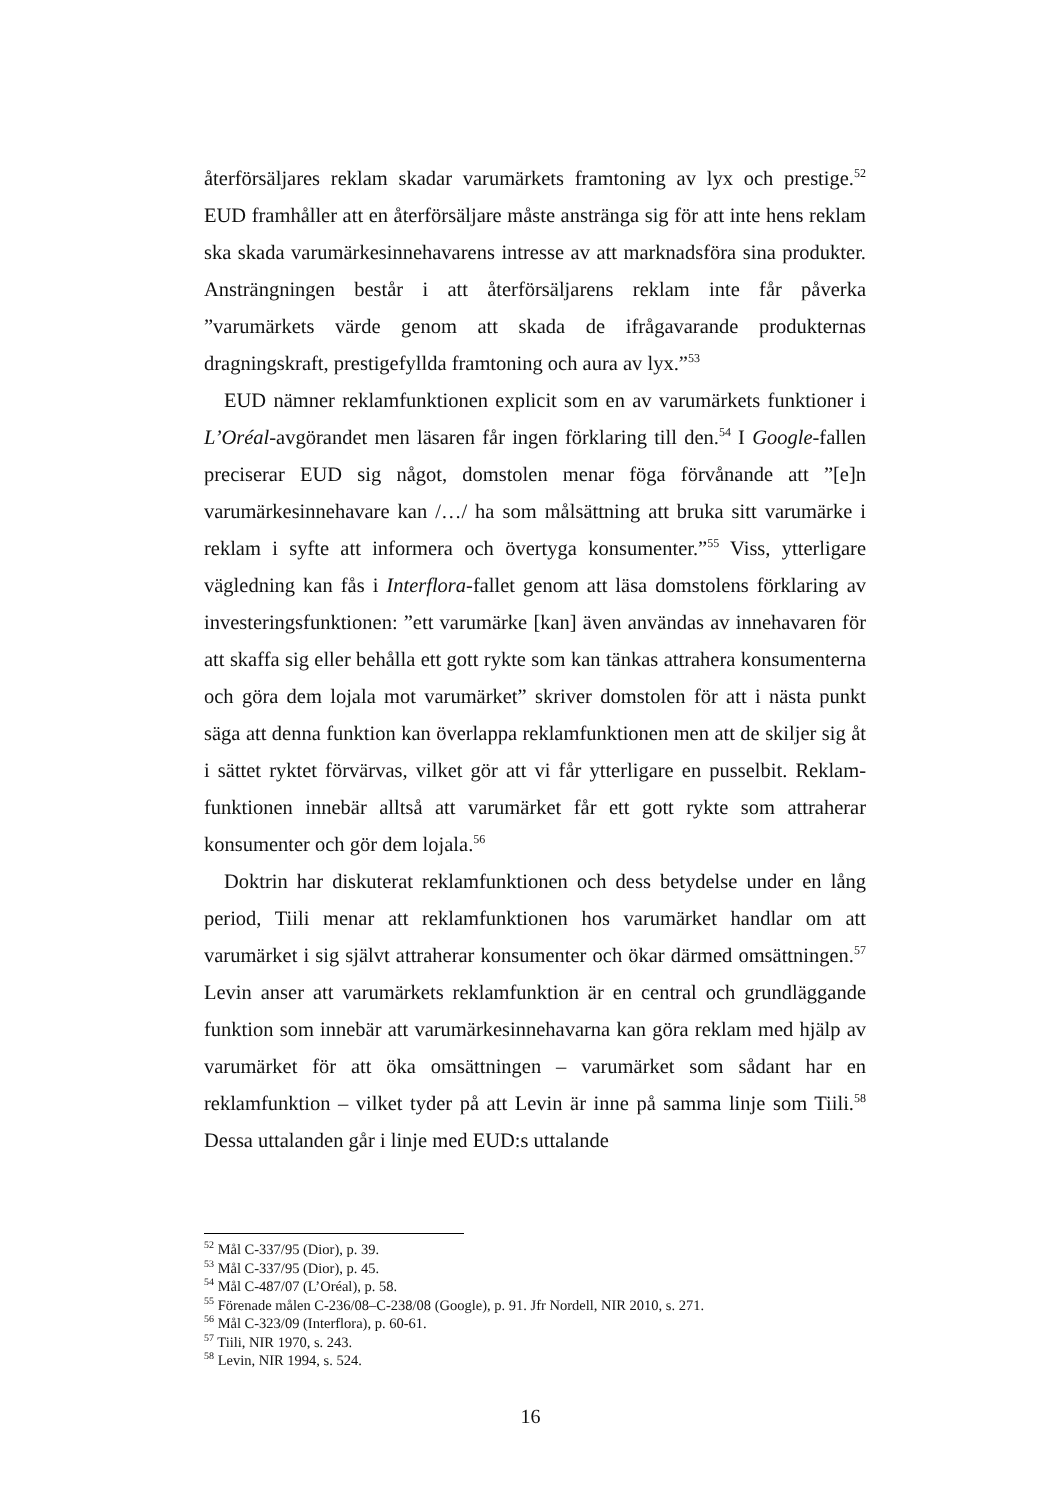återförsäljares reklam skadar varumärkets framtoning av lyx och prestige.<sup>52</sup> EUD framhåller att en återförsäljare måste anstränga sig för att inte hens reklam ska skada varumärkesinnehavarens intresse av att marknadsföra sina produkter. Ansträngningen består i att återförsäljarens reklam inte får påverka ”varumärkets värde genom att skada de ifrågavarande produkternas dragningskraft, prestigefyllda framtoning och aura av lyx.”<sup>53</sup>
EUD nämner reklamfunktionen explicit som en av varumärkets funktioner i L’Oréal-avgörandet men läsaren får ingen förklaring till den.<sup>54</sup> I Google-fallen preciserar EUD sig något, domstolen menar föga förvånande att ”[e]n varumärkesinnehavare kan /…/ ha som målsättning att bruka sitt varumärke i reklam i syfte att informera och övertyga konsumenter.”<sup>55</sup> Viss, ytterligare vägledning kan fås i Interflora-fallet genom att läsa domstolens förklaring av investeringsfunktionen: ”ett varumärke [kan] även användas av innehavaren för att skaffa sig eller behålla ett gott rykte som kan tänkas attrahera konsumenterna och göra dem lojala mot varumärket” skriver domstolen för att i nästa punkt säga att denna funktion kan överlappa reklamfunktionen men att de skiljer sig åt i sättet ryktet förvärvas, vilket gör att vi får ytterligare en pusselbit. Reklam-funktionen innebär alltså att varumärket får ett gott rykte som attraherar konsumenter och gör dem lojala.<sup>56</sup>
Doktrin har diskuterat reklamfunktionen och dess betydelse under en lång period, Tiili menar att reklamfunktionen hos varumärket handlar om att varumärket i sig självt attraherar konsumenter och ökar därmed omsättningen.<sup>57</sup> Levin anser att varumärkets reklamfunktion är en central och grundläggande funktion som innebär att varumärkesinnehavarna kan göra reklam med hjälp av varumärket för att öka omsättningen – varumärket som sådant har en reklamfunktion – vilket tyder på att Levin är inne på samma linje som Tiili.<sup>58</sup> Dessa uttalanden går i linje med EUD:s uttalande
<sup>52</sup> Mål C-337/95 (Dior), p. 39.
<sup>53</sup> Mål C-337/95 (Dior), p. 45.
<sup>54</sup> Mål C-487/07 (L’Oréal), p. 58.
<sup>55</sup> Förenade målen C-236/08–C-238/08 (Google), p. 91. Jfr Nordell, NIR 2010, s. 271.
<sup>56</sup> Mål C-323/09 (Interflora), p. 60-61.
<sup>57</sup> Tiili, NIR 1970, s. 243.
<sup>58</sup> Levin, NIR 1994, s. 524.
16